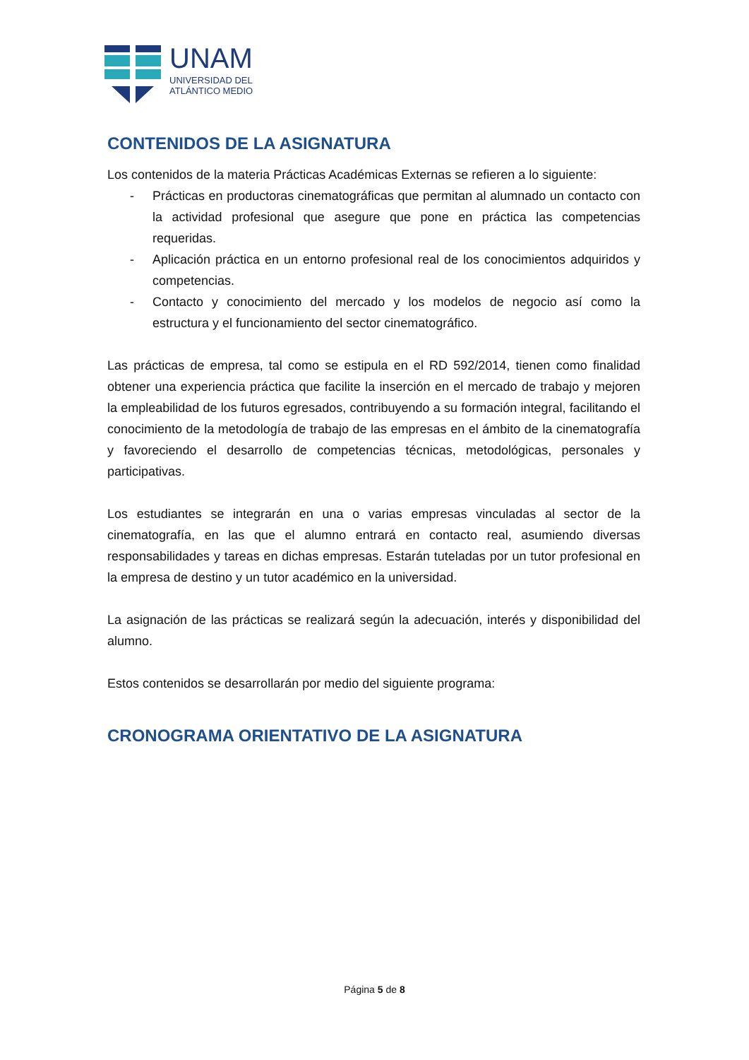UNAM
UNIVERSIDAD DEL
ATLÁNTICO MEDIO
CONTENIDOS DE LA ASIGNATURA
Los contenidos de la materia Prácticas Académicas Externas se refieren a lo siguiente:
- Prácticas en productoras cinematográficas que permitan al alumnado un contacto con la actividad profesional que asegure que pone en práctica las competencias requeridas.
- Aplicación práctica en un entorno profesional real de los conocimientos adquiridos y competencias.
- Contacto y conocimiento del mercado y los modelos de negocio así como la estructura y el funcionamiento del sector cinematográfico.
Las prácticas de empresa, tal como se estipula en el RD 592/2014, tienen como finalidad obtener una experiencia práctica que facilite la inserción en el mercado de trabajo y mejoren la empleabilidad de los futuros egresados, contribuyendo a su formación integral, facilitando el conocimiento de la metodología de trabajo de las empresas en el ámbito de la cinematografía y favoreciendo el desarrollo de competencias técnicas, metodológicas, personales y participativas.
Los estudiantes se integrarán en una o varias empresas vinculadas al sector de la cinematografía, en las que el alumno entrará en contacto real, asumiendo diversas responsabilidades y tareas en dichas empresas. Estarán tuteladas por un tutor profesional en la empresa de destino y un tutor académico en la universidad.
La asignación de las prácticas se realizará según la adecuación, interés y disponibilidad del alumno.
Estos contenidos se desarrollarán por medio del siguiente programa:
CRONOGRAMA ORIENTATIVO DE LA ASIGNATURA
Página 5 de 8